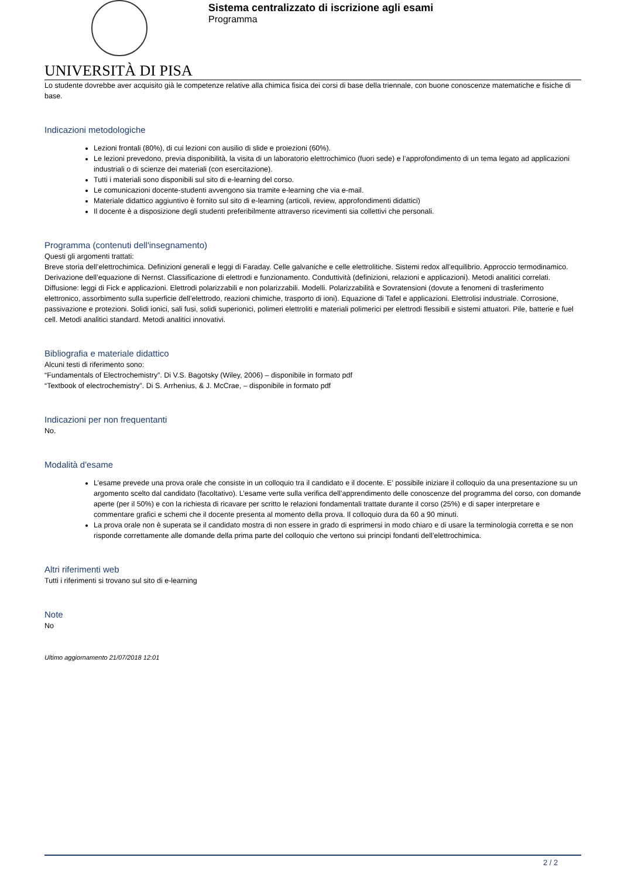UNIVERSITÀ DI PISA
Sistema centralizzato di iscrizione agli esami
Programma
Lo studente dovrebbe aver acquisito già le competenze relative alla chimica fisica dei corsi di base della triennale, con buone conoscenze matematiche e fisiche di base.
Indicazioni metodologiche
Lezioni frontali (80%), di cui lezioni con ausilio di slide e proiezioni (60%).
Le lezioni prevedono, previa disponibilità, la visita di un laboratorio elettrochimico (fuori sede) e l’approfondimento di un tema legato ad applicazioni industriali o di scienze dei materiali (con esercitazione).
Tutti i materiali sono disponibili sul sito di e-learning del corso.
Le comunicazioni docente-studenti avvengono sia tramite e-learning che via e-mail.
Materiale didattico aggiuntivo è fornito sul sito di e-learning (articoli, review, approfondimenti didattici)
Il docente è a disposizione degli studenti preferibilmente attraverso ricevimenti sia collettivi che personali.
Programma (contenuti dell'insegnamento)
Questi gli argomenti trattati:
Breve storia dell’elettrochimica. Definizioni generali e leggi di Faraday. Celle galvaniche e celle elettrolitiche. Sistemi redox all’equilibrio. Approccio termodinamico. Derivazione dell’equazione di Nernst. Classificazione di elettrodi e funzionamento. Conduttività (definizioni, relazioni e applicazioni). Metodi analitici correlati. Diffusione: leggi di Fick e applicazioni. Elettrodi polarizzabili e non polarizzabili. Modelli. Polarizzabilità e Sovratensioni (dovute a fenomeni di trasferimento elettronico, assorbimento sulla superficie dell’elettrodo, reazioni chimiche, trasporto di ioni). Equazione di Tafel e applicazioni. Elettrolisi industriale. Corrosione, passivazione e protezioni. Solidi ionici, sali fusi, solidi superionici, polimeri elettroliti e materiali polimerici per elettrodi flessibili e sistemi attuatori. Pile, batterie e fuel cell. Metodi analitici standard. Metodi analitici innovativi.
Bibliografia e materiale didattico
Alcuni testi di riferimento sono:
“Fundamentals of Electrochemistry”. Di V.S. Bagotsky (Wiley, 2006) – disponibile in formato pdf
“Textbook of electrochemistry”. Di S. Arrhenius, & J. McCrae, – disponibile in formato pdf
Indicazioni per non frequentanti
No.
Modalità d'esame
L’esame prevede una prova orale che consiste in un colloquio tra il candidato e il docente. E’ possibile iniziare il colloquio da una presentazione su un argomento scelto dal candidato (facoltativo). L’esame verte sulla verifica dell’apprendimento delle conoscenze del programma del corso, con domande aperte (per il 50%) e con la richiesta di ricavare per scritto le relazioni fondamentali trattate durante il corso (25%) e di saper interpretare e commentare grafici e schemi che il docente presenta al momento della prova. Il colloquio dura da 60 a 90 minuti.
La prova orale non è superata se il candidato mostra di non essere in grado di esprimersi in modo chiaro e di usare la terminologia corretta e se non risponde correttamente alle domande della prima parte del colloquio che vertono sui principi fondanti dell’elettrochimica.
Altri riferimenti web
Tutti i riferimenti si trovano sul sito di e-learning
Note
No
Ultimo aggiornamento 21/07/2018 12:01
2 / 2